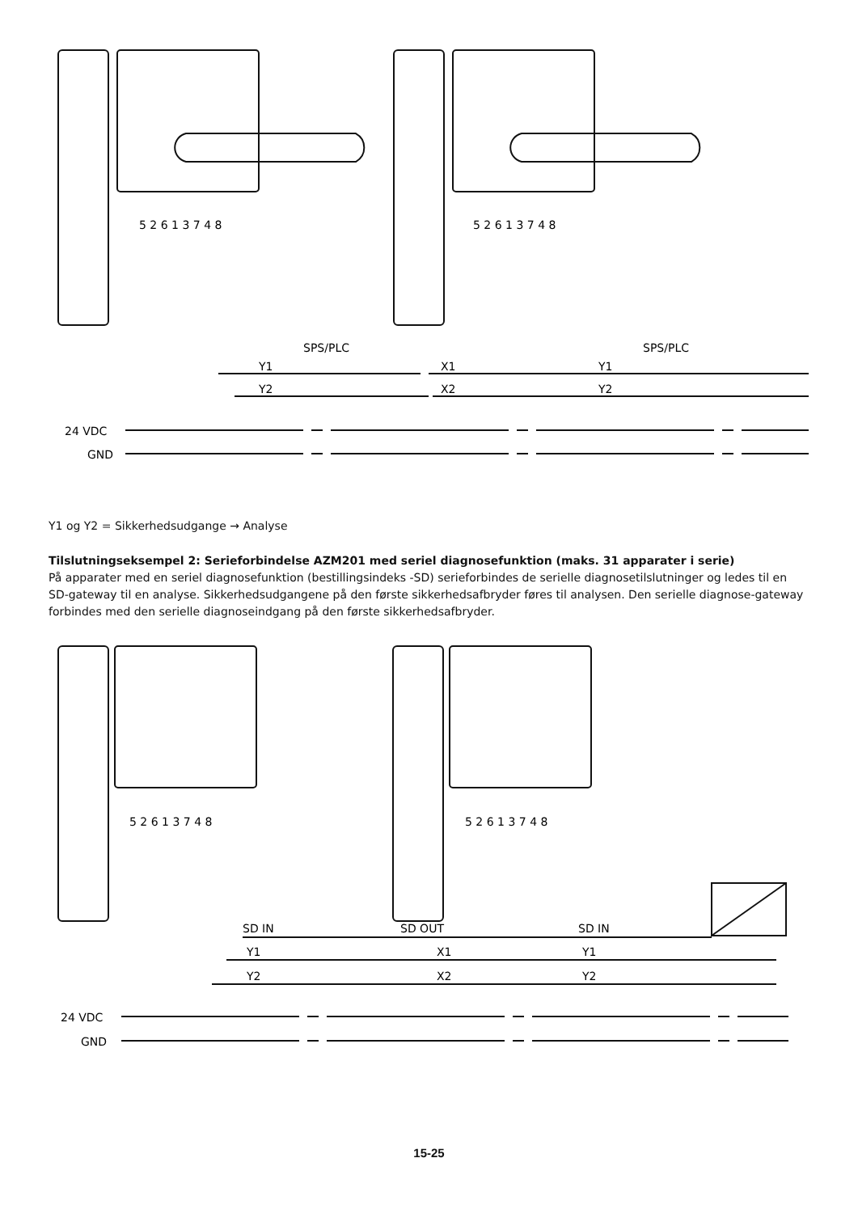5 2 6 1 3 7 4 8
5 2 6 1 3 7 4 8
SPS/PLC
SPS/PLC
Y1
Y2
X1
X2
Y1
Y2
24 VDC
GND
Y1 og Y2 = Sikkerhedsudgange → Analyse
Tilslutningseksempel 2: Serieforbindelse AZM201 med seriel diagnosefunktion (maks. 31 apparater i serie)
På apparater med en seriel diagnosefunktion (bestillingsindeks -SD) serieforbindes de serielle diagnosetilslutninger og ledes til en SD-gateway til en analyse. Sikkerhedsudgangene på den første sikkerhedsafbryder føres til analysen. Den serielle diagnose-gateway forbindes med den serielle diagnoseindgang på den første sikkerhedsafbryder.
5 2 6 1 3 7 4 8
5 2 6 1 3 7 4 8
SD IN
SD OUT
SD IN
Y1
Y2
X1
X2
Y1
Y2
24 VDC
GND
15-25